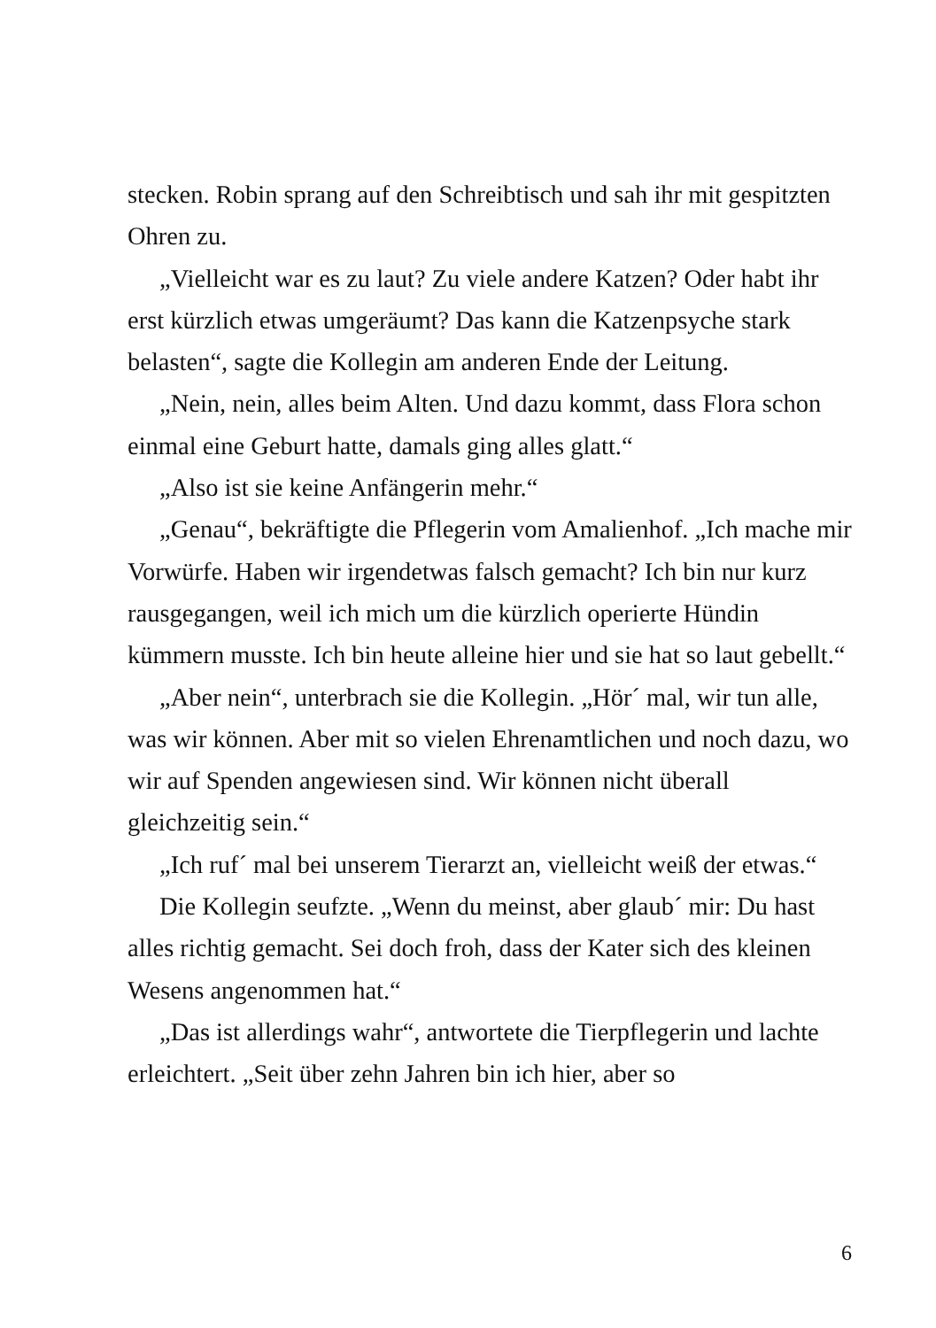stecken. Robin sprang auf den Schreibtisch und sah ihr mit gespitzten Ohren zu.
„Vielleicht war es zu laut? Zu viele andere Katzen? Oder habt ihr erst kürzlich etwas umgeräumt? Das kann die Katzenpsyche stark belasten“, sagte die Kollegin am anderen Ende der Leitung.
„Nein, nein, alles beim Alten. Und dazu kommt, dass Flora schon einmal eine Geburt hatte, damals ging alles glatt.“
„Also ist sie keine Anfängerin mehr.“
„Genau“, bekräftigte die Pflegerin vom Amalienhof. „Ich mache mir Vorwürfe. Haben wir irgendetwas falsch gemacht? Ich bin nur kurz rausgegangen, weil ich mich um die kürzlich operierte Hündin kümmern musste. Ich bin heute alleine hier und sie hat so laut gebellt.“
„Aber nein“, unterbrach sie die Kollegin. „Hör´ mal, wir tun alle, was wir können. Aber mit so vielen Ehrenamtlichen und noch dazu, wo wir auf Spenden angewiesen sind. Wir können nicht überall gleichzeitig sein.“
„Ich ruf´ mal bei unserem Tierarzt an, vielleicht weiß der etwas.“
Die Kollegin seufzte. „Wenn du meinst, aber glaub´ mir: Du hast alles richtig gemacht. Sei doch froh, dass der Kater sich des kleinen Wesens angenommen hat.“
„Das ist allerdings wahr“, antwortete die Tierpflegerin und lachte erleichtert. „Seit über zehn Jahren bin ich hier, aber so
6